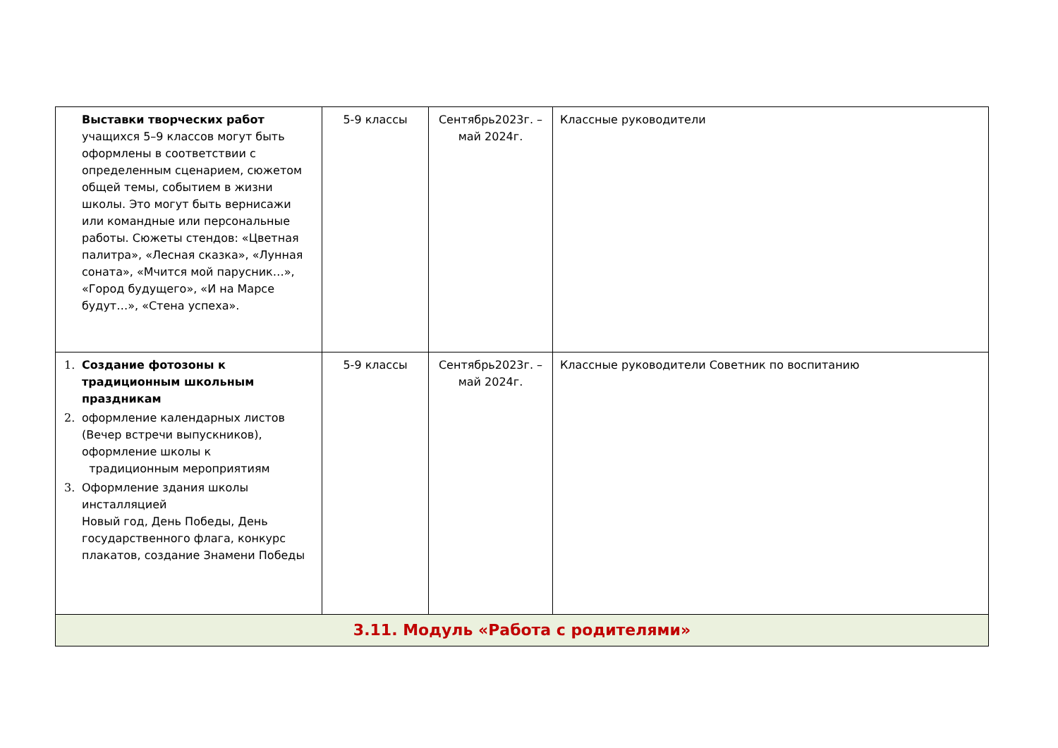| Выставки творческих работ учащихся 5–9 классов могут быть оформлены в соответствии с определенным сценарием, сюжетом общей темы, событием в жизни школы. Это могут быть вернисажи или командные или персональные работы. Сюжеты стендов: «Цветная палитра», «Лесная сказка», «Лунная соната», «Мчится мой парусник…», «Город будущего», «И на Марсе будут…», «Стена успеха». | 5-9 классы | Сентябрь2023г. – май 2024г. | Классные руководители |
| 1. Создание фотозоны к традиционным школьным праздникам 2. оформление календарных листов (Вечер встречи выпускников), оформление школы к традиционным мероприятиям 3. Оформление здания школы инсталляцией Новый год, День Победы, День государственного флага, конкурс плакатов, создание Знамени Победы | 5-9 классы | Сентябрь2023г. – май 2024г. | Классные руководители Советник по воспитанию |
| 3.11. Модуль «Работа с родителями» | | | |